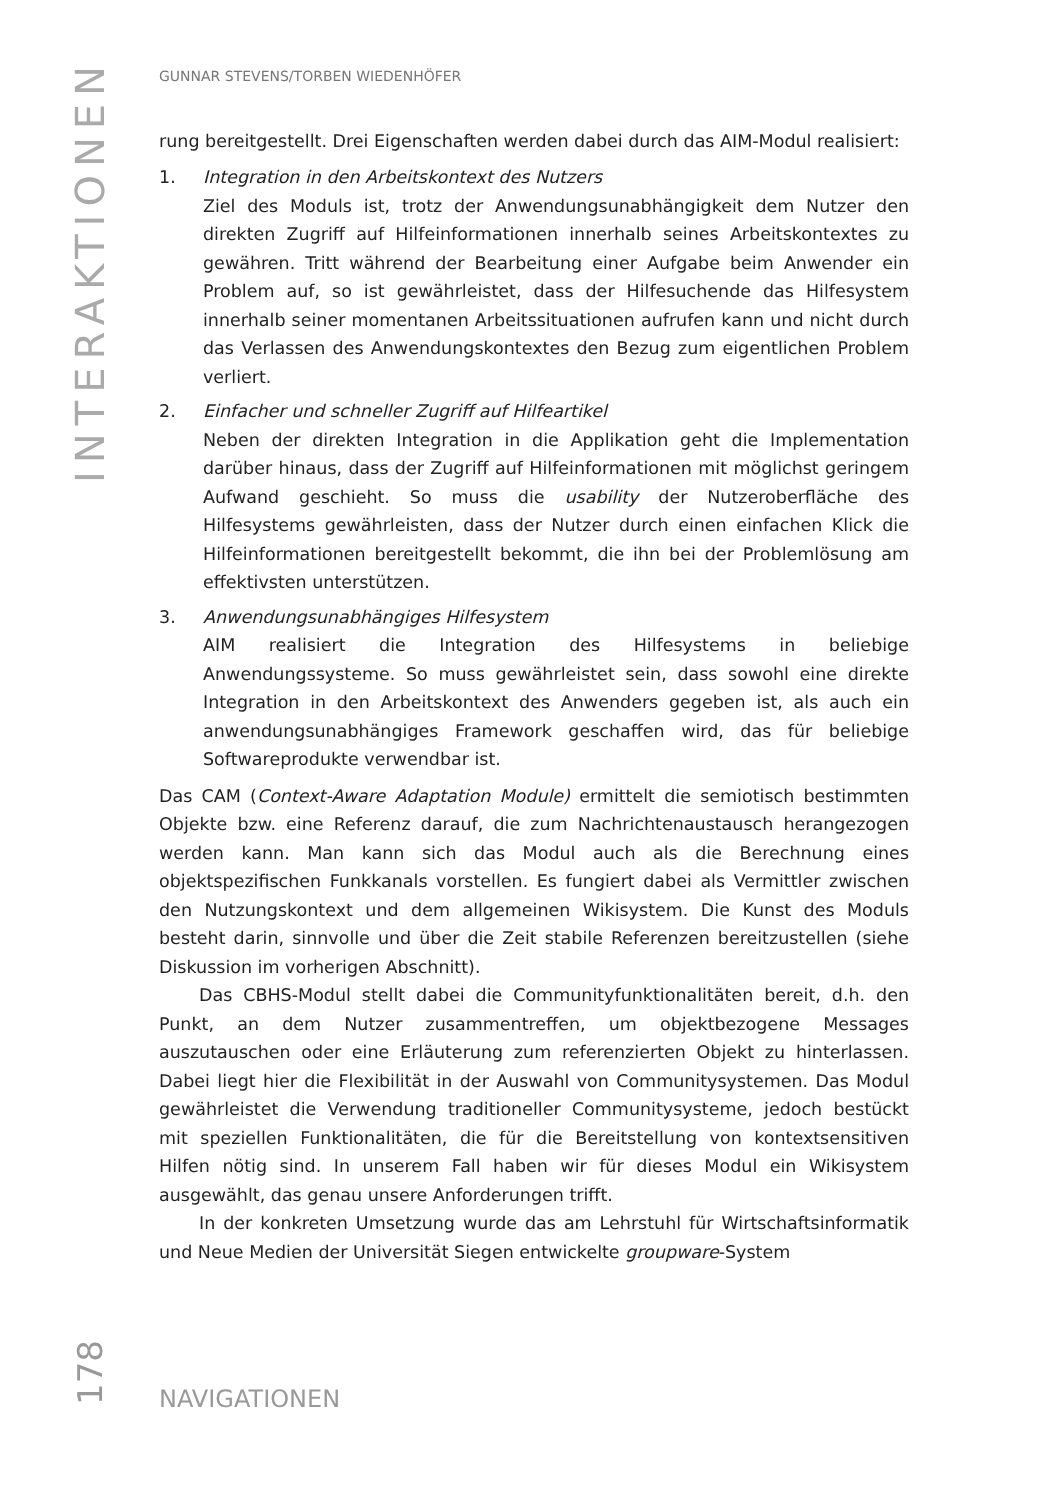INTERAKTIONEN
GUNNAR STEVENS/TORBEN WIEDENHÖFER
rung bereitgestellt. Drei Eigenschaften werden dabei durch das AIM-Modul realisiert:
1. Integration in den Arbeitskontext des Nutzers
Ziel des Moduls ist, trotz der Anwendungsunabhängigkeit dem Nutzer den direkten Zugriff auf Hilfeinformationen innerhalb seines Arbeitskontextes zu gewähren. Tritt während der Bearbeitung einer Aufgabe beim Anwender ein Problem auf, so ist gewährleistet, dass der Hilfesuchende das Hilfesystem innerhalb seiner momentanen Arbeitssituationen aufrufen kann und nicht durch das Verlassen des Anwendungskontextes den Bezug zum eigentlichen Problem verliert.
2. Einfacher und schneller Zugriff auf Hilfeartikel
Neben der direkten Integration in die Applikation geht die Implementation darüber hinaus, dass der Zugriff auf Hilfeinformationen mit möglichst geringem Aufwand geschieht. So muss die usability der Nutzeroberfläche des Hilfesystems gewährleisten, dass der Nutzer durch einen einfachen Klick die Hilfeinformationen bereitgestellt bekommt, die ihn bei der Problemlösung am effektivsten unterstützen.
3. Anwendungsunabhängiges Hilfesystem
AIM realisiert die Integration des Hilfesystems in beliebige Anwendungssysteme. So muss gewährleistet sein, dass sowohl eine direkte Integration in den Arbeitskontext des Anwenders gegeben ist, als auch ein anwendungsunabhängiges Framework geschaffen wird, das für beliebige Softwareprodukte verwendbar ist.
Das CAM (Context-Aware Adaptation Module) ermittelt die semiotisch bestimmten Objekte bzw. eine Referenz darauf, die zum Nachrichtenaustausch herangezogen werden kann. Man kann sich das Modul auch als die Berechnung eines objektspezifischen Funkkanals vorstellen. Es fungiert dabei als Vermittler zwischen den Nutzungskontext und dem allgemeinen Wikisystem. Die Kunst des Moduls besteht darin, sinnvolle und über die Zeit stabile Referenzen bereitzustellen (siehe Diskussion im vorherigen Abschnitt).
Das CBHS-Modul stellt dabei die Communityfunktionalitäten bereit, d.h. den Punkt, an dem Nutzer zusammentreffen, um objektbezogene Messages auszutauschen oder eine Erläuterung zum referenzierten Objekt zu hinterlassen. Dabei liegt hier die Flexibilität in der Auswahl von Communitysystemen. Das Modul gewährleistet die Verwendung traditioneller Communitysysteme, jedoch bestückt mit speziellen Funktionalitäten, die für die Bereitstellung von kontextsensitiven Hilfen nötig sind. In unserem Fall haben wir für dieses Modul ein Wikisystem ausgewählt, das genau unsere Anforderungen trifft.
In der konkreten Umsetzung wurde das am Lehrstuhl für Wirtschaftsinformatik und Neue Medien der Universität Siegen entwickelte groupware-System
178
NAVIGATIONEN